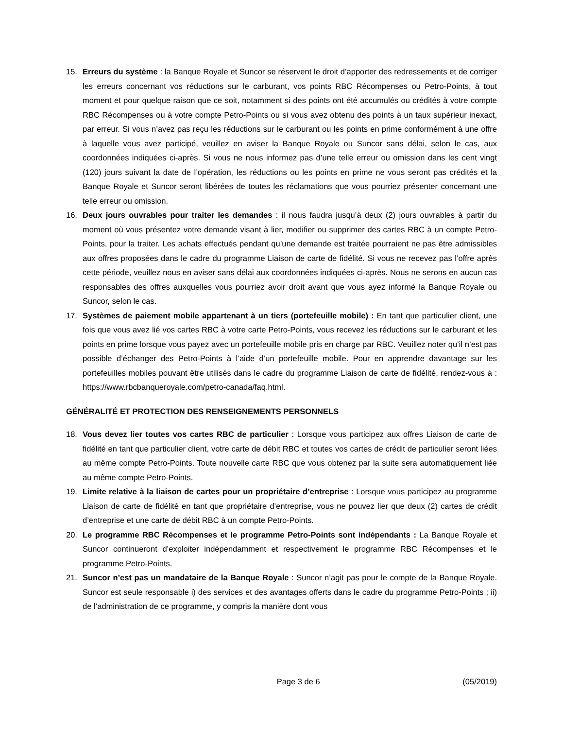15. Erreurs du système : la Banque Royale et Suncor se réservent le droit d’apporter des redressements et de corriger les erreurs concernant vos réductions sur le carburant, vos points RBC Récompenses ou Petro-Points, à tout moment et pour quelque raison que ce soit, notamment si des points ont été accumulés ou crédités à votre compte RBC Récompenses ou à votre compte Petro-Points ou si vous avez obtenu des points à un taux supérieur inexact, par erreur. Si vous n’avez pas reçu les réductions sur le carburant ou les points en prime conformément à une offre à laquelle vous avez participé, veuillez en aviser la Banque Royale ou Suncor sans délai, selon le cas, aux coordonnées indiquées ci-après. Si vous ne nous informez pas d’une telle erreur ou omission dans les cent vingt (120) jours suivant la date de l’opération, les réductions ou les points en prime ne vous seront pas crédités et la Banque Royale et Suncor seront libérées de toutes les réclamations que vous pourriez présenter concernant une telle erreur ou omission.
16. Deux jours ouvrables pour traiter les demandes : il nous faudra jusqu’à deux (2) jours ouvrables à partir du moment où vous présentez votre demande visant à lier, modifier ou supprimer des cartes RBC à un compte Petro-Points, pour la traiter. Les achats effectués pendant qu’une demande est traitée pourraient ne pas être admissibles aux offres proposées dans le cadre du programme Liaison de carte de fidélité. Si vous ne recevez pas l’offre après cette période, veuillez nous en aviser sans délai aux coordonnées indiquées ci-après. Nous ne serons en aucun cas responsables des offres auxquelles vous pourriez avoir droit avant que vous ayez informé la Banque Royale ou Suncor, selon le cas.
17. Systèmes de paiement mobile appartenant à un tiers (portefeuille mobile) : En tant que particulier client, une fois que vous avez lié vos cartes RBC à votre carte Petro-Points, vous recevez les réductions sur le carburant et les points en prime lorsque vous payez avec un portefeuille mobile pris en charge par RBC. Veuillez noter qu’il n’est pas possible d’échanger des Petro-Points à l’aide d’un portefeuille mobile. Pour en apprendre davantage sur les portefeuilles mobiles pouvant être utilisés dans le cadre du programme Liaison de carte de fidélité, rendez-vous à : https://www.rbcbanqueroyale.com/petro-canada/faq.html.
GÉNÉRALITÉ ET PROTECTION DES RENSEIGNEMENTS PERSONNELS
18. Vous devez lier toutes vos cartes RBC de particulier : Lorsque vous participez aux offres Liaison de carte de fidélité en tant que particulier client, votre carte de débit RBC et toutes vos cartes de crédit de particulier seront liées au même compte Petro-Points. Toute nouvelle carte RBC que vous obtenez par la suite sera automatiquement liée au même compte Petro-Points.
19. Limite relative à la liaison de cartes pour un propriétaire d’entreprise : Lorsque vous participez au programme Liaison de carte de fidélité en tant que propriétaire d’entreprise, vous ne pouvez lier que deux (2) cartes de crédit d’entreprise et une carte de débit RBC à un compte Petro-Points.
20. Le programme RBC Récompenses et le programme Petro-Points sont indépendants : La Banque Royale et Suncor continueront d’exploiter indépendamment et respectivement le programme RBC Récompenses et le programme Petro-Points.
21. Suncor n’est pas un mandataire de la Banque Royale : Suncor n’agit pas pour le compte de la Banque Royale. Suncor est seule responsable i) des services et des avantages offerts dans le cadre du programme Petro-Points ; ii) de l’administration de ce programme, y compris la manière dont vous
Page 3 de 6 (05/2019)